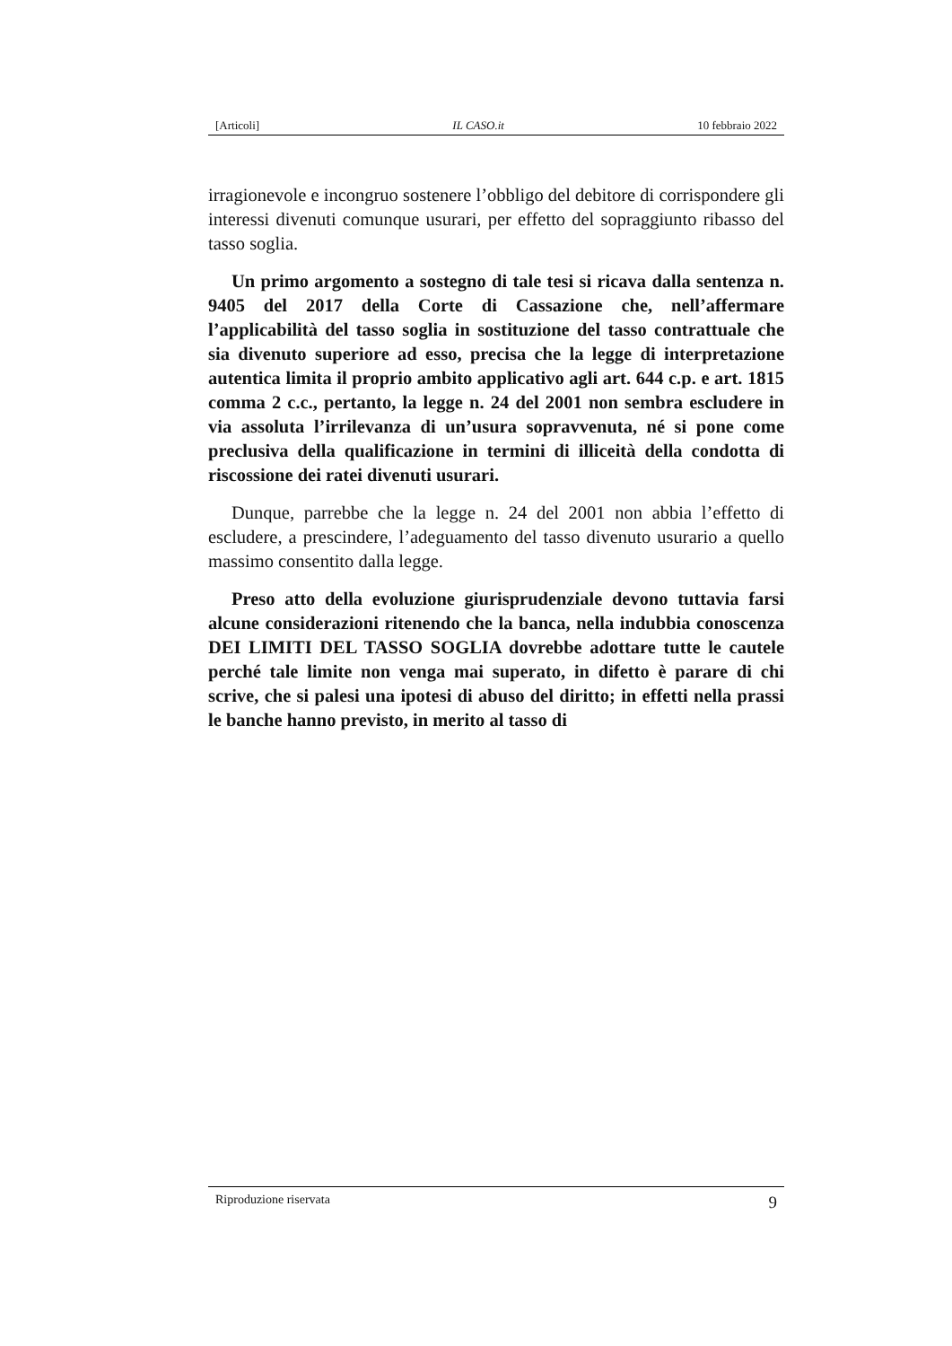[Articoli] IL CASO.it 10 febbraio 2022
irragionevole e incongruo sostenere l’obbligo del debitore di corrispondere gli interessi divenuti comunque usurari, per effetto del sopraggiunto ribasso del tasso soglia.
Un primo argomento a sostegno di tale tesi si ricava dalla sentenza n. 9405 del 2017 della Corte di Cassazione che, nell’affermare l’applicabilità del tasso soglia in sostituzione del tasso contrattuale che sia divenuto superiore ad esso, precisa che la legge di interpretazione autentica limita il proprio ambito applicativo agli art. 644 c.p. e art. 1815 comma 2 c.c., pertanto, la legge n. 24 del 2001 non sembra escludere in via assoluta l’irrilevanza di un’usura sopravvenuta, né si pone come preclusiva della qualificazione in termini di illiceità della condotta di riscossione dei ratei divenuti usurari.
Dunque, parrebbe che la legge n. 24 del 2001 non abbia l’effetto di escludere, a prescindere, l’adeguamento del tasso divenuto usurario a quello massimo consentito dalla legge.
Preso atto della evoluzione giurisprudenziale devono tuttavia farsi alcune considerazioni ritenendo che la banca, nella indubbia conoscenza DEI LIMITI DEL TASSO SOGLIA dovrebbe adottare tutte le cautele perché tale limite non venga mai superato, in difetto è parare di chi scrive, che si palesi una ipotesi di abuso del diritto; in effetti nella prassi le banche hanno previsto, in merito al tasso di
Riproduzione riservata 9